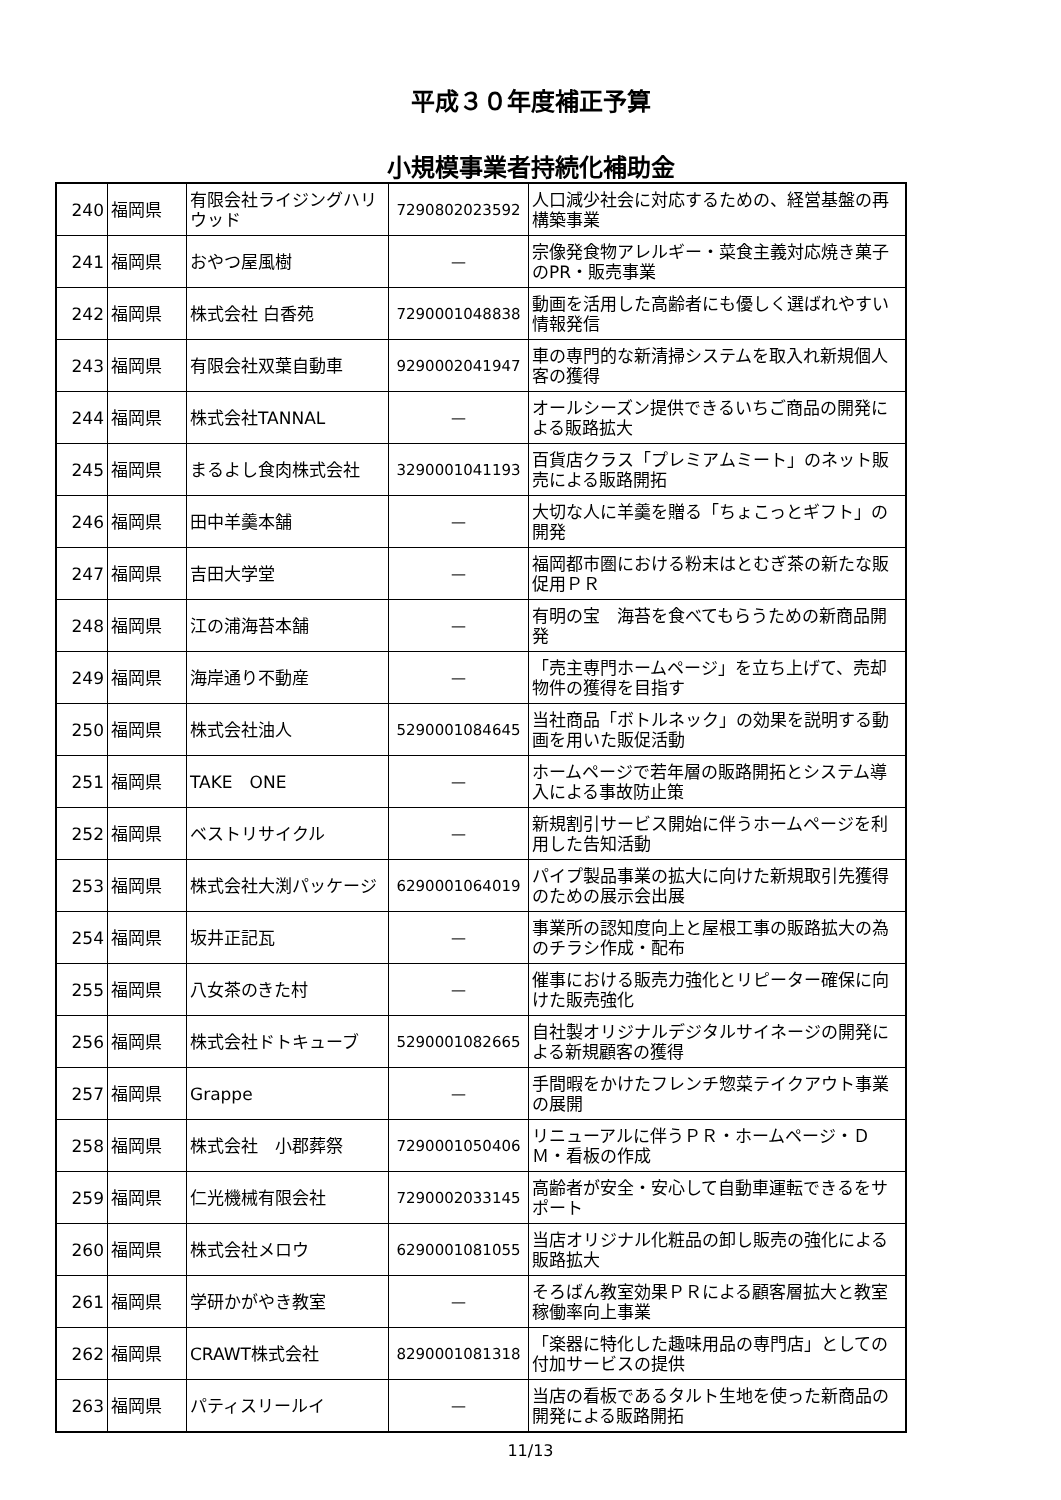平成３０年度補正予算
小規模事業者持続化補助金
| 240 | 福岡県 | 有限会社ライジングハリウッド | 7290802023592 | 人口減少社会に対応するための、経営基盤の再構築事業 |
| 241 | 福岡県 | おやつ屋風樹 | — | 宗像発食物アレルギー・菜食主義対応焼き菓子のPR・販売事業 |
| 242 | 福岡県 | 株式会社 白香苑 | 7290001048838 | 動画を活用した高齢者にも優しく選ばれやすい情報発信 |
| 243 | 福岡県 | 有限会社双葉自動車 | 9290002041947 | 車の専門的な新清掃システムを取入れ新規個人客の獲得 |
| 244 | 福岡県 | 株式会社TANNAL | — | オールシーズン提供できるいちご商品の開発による販路拡大 |
| 245 | 福岡県 | まるよし食肉株式会社 | 3290001041193 | 百貨店クラス「プレミアムミート」のネット販売による販路開拓 |
| 246 | 福岡県 | 田中羊羹本舗 | — | 大切な人に羊羹を贈る「ちょこっとギフト」の開発 |
| 247 | 福岡県 | 吉田大学堂 | — | 福岡都市圏における粉末はとむぎ茶の新たな販促用ＰＲ |
| 248 | 福岡県 | 江の浦海苔本舗 | — | 有明の宝 海苔を食べてもらうための新商品開発 |
| 249 | 福岡県 | 海岸通り不動産 | — | 「売主専門ホームページ」を立ち上げて、売却物件の獲得を目指す |
| 250 | 福岡県 | 株式会社油人 | 5290001084645 | 当社商品「ボトルネック」の効果を説明する動画を用いた販促活動 |
| 251 | 福岡県 | TAKE ONE | — | ホームページで若年層の販路開拓とシステム導入による事故防止策 |
| 252 | 福岡県 | ベストリサイクル | — | 新規割引サービス開始に伴うホームページを利用した告知活動 |
| 253 | 福岡県 | 株式会社大渕パッケージ | 6290001064019 | パイプ製品事業の拡大に向けた新規取引先獲得のための展示会出展 |
| 254 | 福岡県 | 坂井正記瓦 | — | 事業所の認知度向上と屋根工事の販路拡大の為のチラシ作成・配布 |
| 255 | 福岡県 | 八女茶のきた村 | — | 催事における販売力強化とリピーター確保に向けた販売強化 |
| 256 | 福岡県 | 株式会社ドトキューブ | 5290001082665 | 自社製オリジナルデジタルサイネージの開発による新規顧客の獲得 |
| 257 | 福岡県 | Grappe | — | 手間暇をかけたフレンチ惣菜テイクアウト事業の展開 |
| 258 | 福岡県 | 株式会社 小郡葬祭 | 7290001050406 | リニューアルに伴うＰＲ・ホームページ・ＤＭ・看板の作成 |
| 259 | 福岡県 | 仁光機械有限会社 | 7290002033145 | 高齢者が安全・安心して自動車運転できるをサポート |
| 260 | 福岡県 | 株式会社メロウ | 6290001081055 | 当店オリジナル化粧品の卸し販売の強化による販路拡大 |
| 261 | 福岡県 | 学研かがやき教室 | — | そろばん教室効果ＰＲによる顧客層拡大と教室稼働率向上事業 |
| 262 | 福岡県 | CRAWT株式会社 | 8290001081318 | 「楽器に特化した趣味用品の専門店」としての付加サービスの提供 |
| 263 | 福岡県 | パティスリールイ | — | 当店の看板であるタルト生地を使った新商品の開発による販路開拓 |
11/13